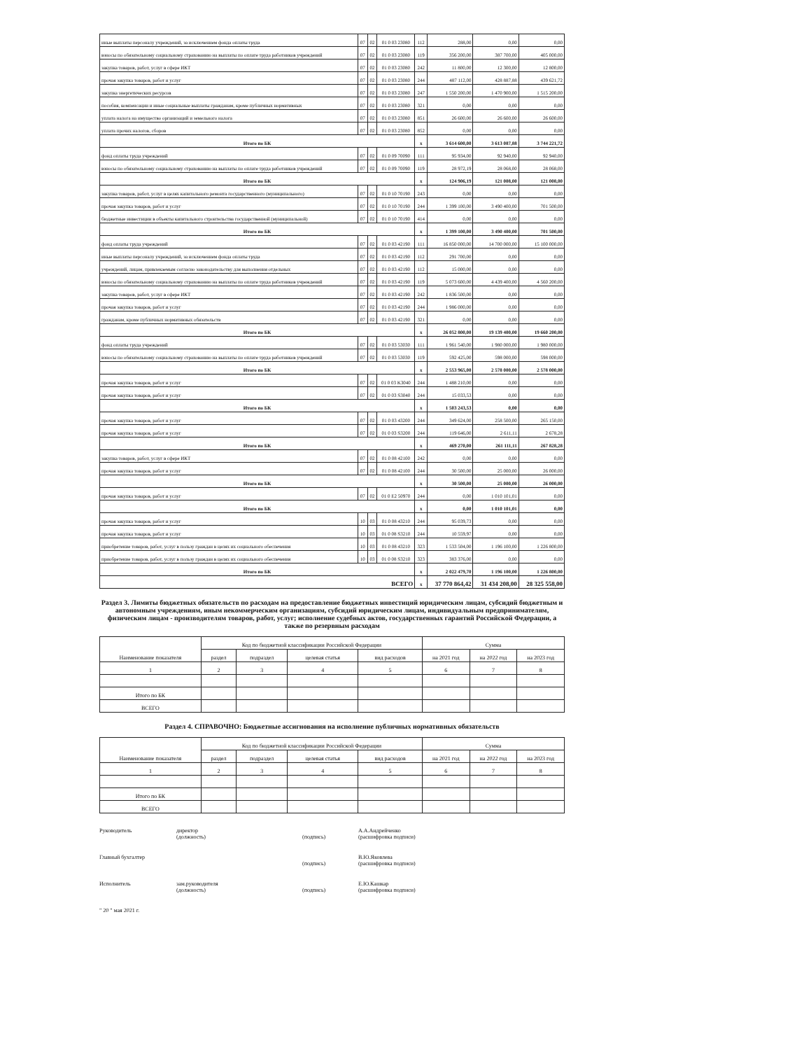| иные выплаты персоналу учреждений, за исключением фонда оплаты труда | 07 | 02 | 01 0 03 23080 | 112 | 288,00 | 0,00 | 0,00 |
| взносы по обязательному социальному страхованию на выплаты по оплате труда работников учреждений | 07 | 02 | 01 0 03 23080 | 119 | 356 200,00 | 387 700,00 | 405 000,00 |
| закупка товаров, работ, услуг в сфере ИКТ | 07 | 02 | 01 0 03 23080 | 242 | 11 800,00 | 12 300,00 | 12 800,00 |
| прочая закупка товаров, работ и услуг | 07 | 02 | 01 0 03 23080 | 244 | 487 112,00 | 428 887,88 | 439 621,72 |
| закупка энергетических ресурсов | 07 | 02 | 01 0 03 23080 | 247 | 1 550 200,00 | 1 470 900,00 | 1 515 200,00 |
| пособия, компенсации и иные социальные выплаты гражданам, кроме публичных нормативных | 07 | 02 | 01 0 03 23080 | 321 | 0,00 | 0,00 | 0,00 |
| уплата налога на имущество организаций и земельного налога | 07 | 02 | 01 0 03 23080 | 851 | 26 600,00 | 26 600,00 | 26 600,00 |
| уплата прочих налогов, сборов | 07 | 02 | 01 0 03 23080 | 852 | 0,00 | 0,00 | 0,00 |
| Итого по БК | | | | x | 3 614 600,00 | 3 613 087,88 | 3 744 221,72 |
| фонд оплаты труда учреждений | 07 | 02 | 01 0 09 70090 | 111 | 95 934,00 | 92 940,00 | 92 940,00 |
| взносы по обязательному социальному страхованию на выплаты по оплате труда работников учреждений | 07 | 02 | 01 0 09 70090 | 119 | 28 972,19 | 28 068,00 | 28 068,00 |
| Итого по БК | | | | x | 124 906,19 | 121 008,00 | 121 008,00 |
| закупка товаров, работ, услуг в целях капитального ремонта государственного (муниципального) | 07 | 02 | 01 0 10 70190 | 243 | 0,00 | 0,00 | 0,00 |
| прочая закупка товаров, работ и услуг | 07 | 02 | 01 0 10 70190 | 244 | 1 399 100,00 | 3 490 400,00 | 701 500,00 |
| бюджетные инвестиции в объекты капитального строительства государственной (муниципальной) | 07 | 02 | 01 0 10 70190 | 414 | 0,00 | 0,00 | 0,00 |
| Итого по БК | | | | x | 1 399 100,00 | 3 490 400,00 | 701 500,00 |
| фонд оплаты труда учреждений | 07 | 02 | 01 0 03 42190 | 111 | 16 850 000,00 | 14 700 000,00 | 15 100 000,00 |
| иные выплаты персоналу учреждений, за исключением фонда оплаты труда | 07 | 02 | 01 0 03 42190 | 112 | 291 700,00 | 0,00 | 0,00 |
| учреждений, лицам, привлекаемым согласно законодательству для выполнения отдельных | 07 | 02 | 01 0 03 42190 | 112 | 15 000,00 | 0,00 | 0,00 |
| взносы по обязательному социальному страхованию на выплаты по оплате труда работников учреждений | 07 | 02 | 01 0 03 42190 | 119 | 5 073 600,00 | 4 439 400,00 | 4 560 200,00 |
| закупка товаров, работ, услуг в сфере ИКТ | 07 | 02 | 01 0 03 42190 | 242 | 1 836 500,00 | 0,00 | 0,00 |
| прочая закупка товаров, работ и услуг | 07 | 02 | 01 0 03 42190 | 244 | 1 986 000,00 | 0,00 | 0,00 |
| гражданам, кроме публичных нормативных обязательств | 07 | 02 | 01 0 03 42190 | 321 | 0,00 | 0,00 | 0,00 |
| Итого по БК | | | | x | 26 052 800,00 | 19 139 400,00 | 19 660 200,00 |
| фонд оплаты труда учреждений | 07 | 02 | 01 0 03 53030 | 111 | 1 961 540,00 | 1 980 000,00 | 1 980 000,00 |
| взносы по обязательному социальному страхованию на выплаты по оплате труда работников учреждений | 07 | 02 | 01 0 03 53030 | 119 | 592 425,00 | 598 000,00 | 598 000,00 |
| Итого по БК | | | | x | 2 553 965,00 | 2 578 000,00 | 2 578 000,00 |
| прочая закупка товаров, работ и услуг | 07 | 02 | 01 0 03 K3040 | 244 | 1 488 210,00 | 0,00 | 0,00 |
| прочая закупка товаров, работ и услуг | 07 | 02 | 01 0 03 S3040 | 244 | 15 033,53 | 0,00 | 0,00 |
| Итого по БК | | | | x | 1 503 243,53 | 0,00 | 0,00 |
| прочая закупка товаров, работ и услуг | 07 | 02 | 01 0 03 43200 | 244 | 349 624,00 | 258 500,00 | 265 150,00 |
| прочая закупка товаров, работ и услуг | 07 | 02 | 01 0 03 S3200 | 244 | 119 646,00 | 2 611,11 | 2 678,28 |
| Итого по БК | | | | x | 469 270,00 | 261 111,11 | 267 828,28 |
| закупка товаров, работ, услуг в сфере ИКТ | 07 | 02 | 01 0 08 42100 | 242 | 0,00 | 0,00 | 0,00 |
| прочая закупка товаров, работ и услуг | 07 | 02 | 01 0 08 42100 | 244 | 30 500,00 | 25 000,00 | 26 000,00 |
| Итого по БК | | | | x | 30 500,00 | 25 000,00 | 26 000,00 |
| прочая закупка товаров, работ и услуг | 07 | 02 | 01 0 E2 50970 | 244 | 0,00 | 1 010 101,01 | 0,00 |
| Итого по БК | | | | x | 0,00 | 1 010 101,01 | 0,00 |
| прочая закупка товаров, работ и услуг | 10 | 03 | 01 0 08 43210 | 244 | 95 039,73 | 0,00 | 0,00 |
| прочая закупка товаров, работ и услуг | 10 | 03 | 01 0 08 S3210 | 244 | 10 559,97 | 0,00 | 0,00 |
| приобретение товаров, работ, услуг в пользу граждан в целях их социального обеспечения | 10 | 03 | 01 0 08 43210 | 323 | 1 533 504,00 | 1 196 100,00 | 1 226 800,00 |
| приобретение товаров, работ, услуг в пользу граждан в целях их социального обеспечения | 10 | 03 | 01 0 08 S3210 | 323 | 383 376,00 | 0,00 | 0,00 |
| Итого по БК | | | | x | 2 022 479,70 | 1 196 100,00 | 1 226 800,00 |
| ВСЕГО | | | | x | 37 770 864,42 | 31 434 208,00 | 28 325 558,00 |
Раздел 3. Лимиты бюджетных обязательств по расходам на предоставление бюджетных инвестиций юридическим лицам, субсидий бюджетным и автономным учреждениям, иным некоммерческим организациям, субсидий юридическим лицам, индивидуальным предпринимателям, физическим лицам - производителям товаров, работ, услуг; исполнение судебных актов, государственных гарантий Российской Федерации, а также по резервным расходам
| Наименование показателя | Код по бюджетной классификации Российской Федерации | | | | Сумма | | |
| --- | --- | --- | --- | --- | --- | --- | --- |
| | раздел | подраздел | целевая статья | вид расходов | на 2021 год | на 2022 год | на 2023 год |
| 1 | 2 | 3 | 4 | 5 | 6 | 7 | 8 |
| Итого по БК | | | | | | | |
| ВСЕГО | | | | | | | |
Раздел 4. СПРАВОЧНО: Бюджетные ассигнования на исполнение публичных нормативных обязательств
| Наименование показателя | Код по бюджетной классификации Российской Федерации | | | | Сумма | | |
| --- | --- | --- | --- | --- | --- | --- | --- |
| | раздел | подраздел | целевая статья | вид расходов | на 2021 год | на 2022 год | на 2023 год |
| 1 | 2 | 3 | 4 | 5 | 6 | 7 | 8 |
| Итого по БК | | | | | | | |
| ВСЕГО | | | | | | | |
Руководитель директор
(должность)
(подпись) А.А.Андрейченко
(расшифровка подписи)
Главный бухгалтер
(подпись) В.Ю.Яковлева
(расшифровка подписи)
Исполнитель зам.руководителя
(должность)
(подпись) Е.Ю.Кашкар
(расшифровка подписи)
" 20 " мая 2021 г.